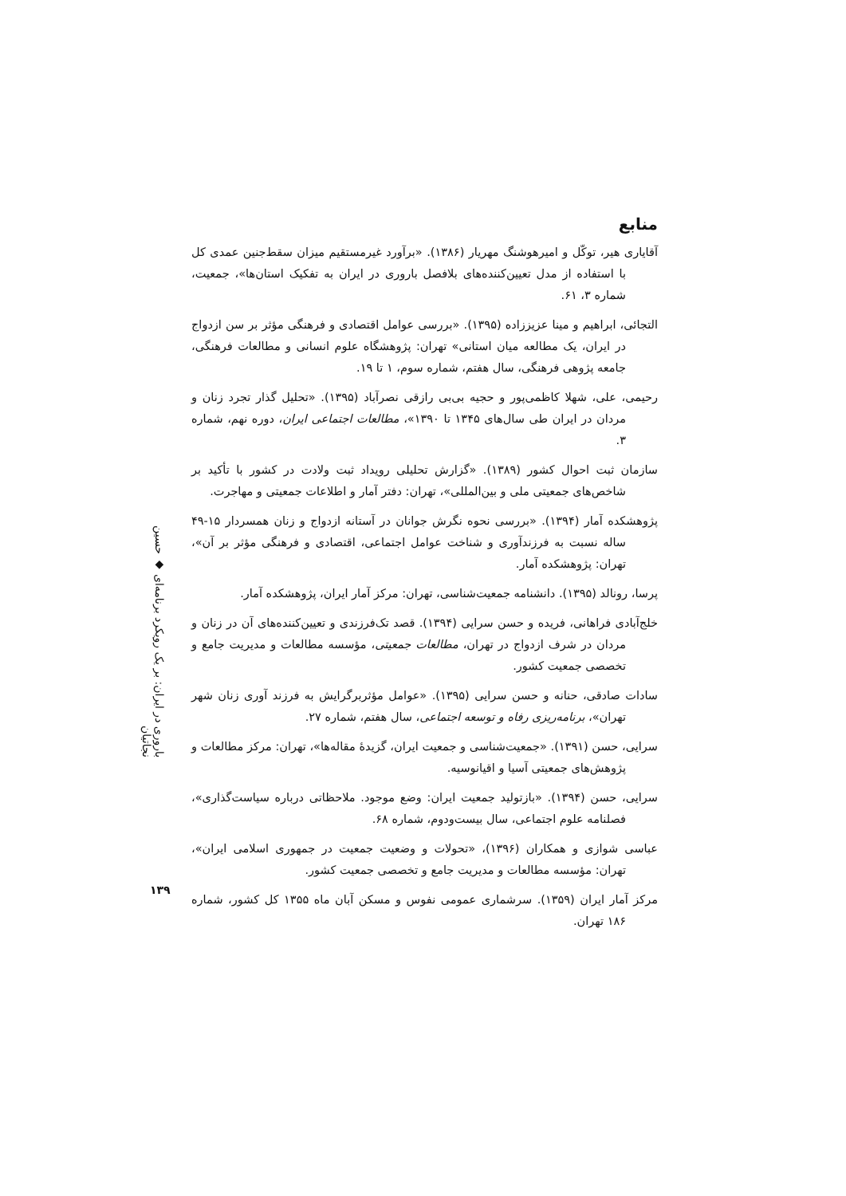منابع
آقایاری هیر، توکّل و امیرهوشنگ مهریار (۱۳۸۶). «برآورد غیرمستقیم میزان سقط‌جنین عمدی کل با استفاده از مدل تعیین‌کننده‌های بلافصل باروری در ایران به تفکیک استان‌ها»، جمعیت، شماره ۳، ۶۱.
التجائی، ابراهیم و مینا عزیززاده (۱۳۹۵). «بررسی عوامل اقتصادی و فرهنگی مؤثر بر سن ازدواج در ایران، یک مطالعه میان استانی» تهران: پژوهشگاه علوم انسانی و مطالعات فرهنگی، جامعه پژوهی فرهنگی، سال هفتم، شماره سوم، ۱ تا ۱۹.
رحیمی، علی، شهلا کاظمی‌پور و حجیه بی‌بی رازقی نصرآباد (۱۳۹۵). «تحلیل گذار تجرد زنان و مردان در ایران طی سال‌های ۱۳۴۵ تا ۱۳۹۰»، مطالعات اجتماعی ایران، دوره نهم، شماره ۳.
سازمان ثبت احوال کشور (۱۳۸۹). «گزارش تحلیلی رویداد ثبت ولادت در کشور با تأکید بر شاخص‌های جمعیتی ملی و بین‌المللی»، تهران: دفتر آمار و اطلاعات جمعیتی و مهاجرت.
پژوهشکده آمار (۱۳۹۴). «بررسی نحوه نگرش جوانان در آستانه ازدواج و زنان همسردار ۱۵-۴۹ ساله نسبت به فرزندآوری و شناخت عوامل اجتماعی، اقتصادی و فرهنگی مؤثر بر آن»، تهران: پژوهشکده آمار.
پرسا، رونالد (۱۳۹۵). دانشنامه جمعیت‌شناسی، تهران: مرکز آمار ایران، پژوهشکده آمار.
خلج‌آبادی فراهانی، فریده و حسن سرایی (۱۳۹۴). قصد تک‌فرزندی و تعیین‌کننده‌های آن در زنان و مردان در شرف ازدواج در تهران، مطالعات جمعیتی، مؤسسه مطالعات و مدیریت جامع و تخصصی جمعیت کشور.
سادات صادقی، حنانه و حسن سرایی (۱۳۹۵). «عوامل مؤثربرگرایش به فرزند آوری زنان شهر تهران»، برنامه‌ریزی رفاه و توسعه اجتماعی، سال هفتم، شماره ۲۷.
سرایی، حسن (۱۳۹۱). «جمعیت‌شناسی و جمعیت ایران، گزیدهٔ مقاله‌ها»، تهران: مرکز مطالعات و پژوهش‌های جمعیتی آسیا و اقیانوسیه.
سرایی، حسن (۱۳۹۴). «بازتولید جمعیت ایران: وضع موجود. ملاحظاتی درباره سیاست‌گذاری»، فصلنامه علوم اجتماعی، سال بیست‌ودوم، شماره ۶۸.
عباسی شوازی و همکاران (۱۳۹۶)، «تحولات و وضعیت جمعیت در جمهوری اسلامی ایران»، تهران: مؤسسه مطالعات و مدیریت جامع و تخصصی جمعیت کشور.
مرکز آمار ایران (۱۳۵۹). سرشماری عمومی نفوس و مسکن آبان ماه ۱۳۵۵ کل کشور، شماره ۱۸۶ تهران.
باروری در ایران: بر یک رویکرد برنامه‌ای ◆ حسین نجاتیان
۱۳۹